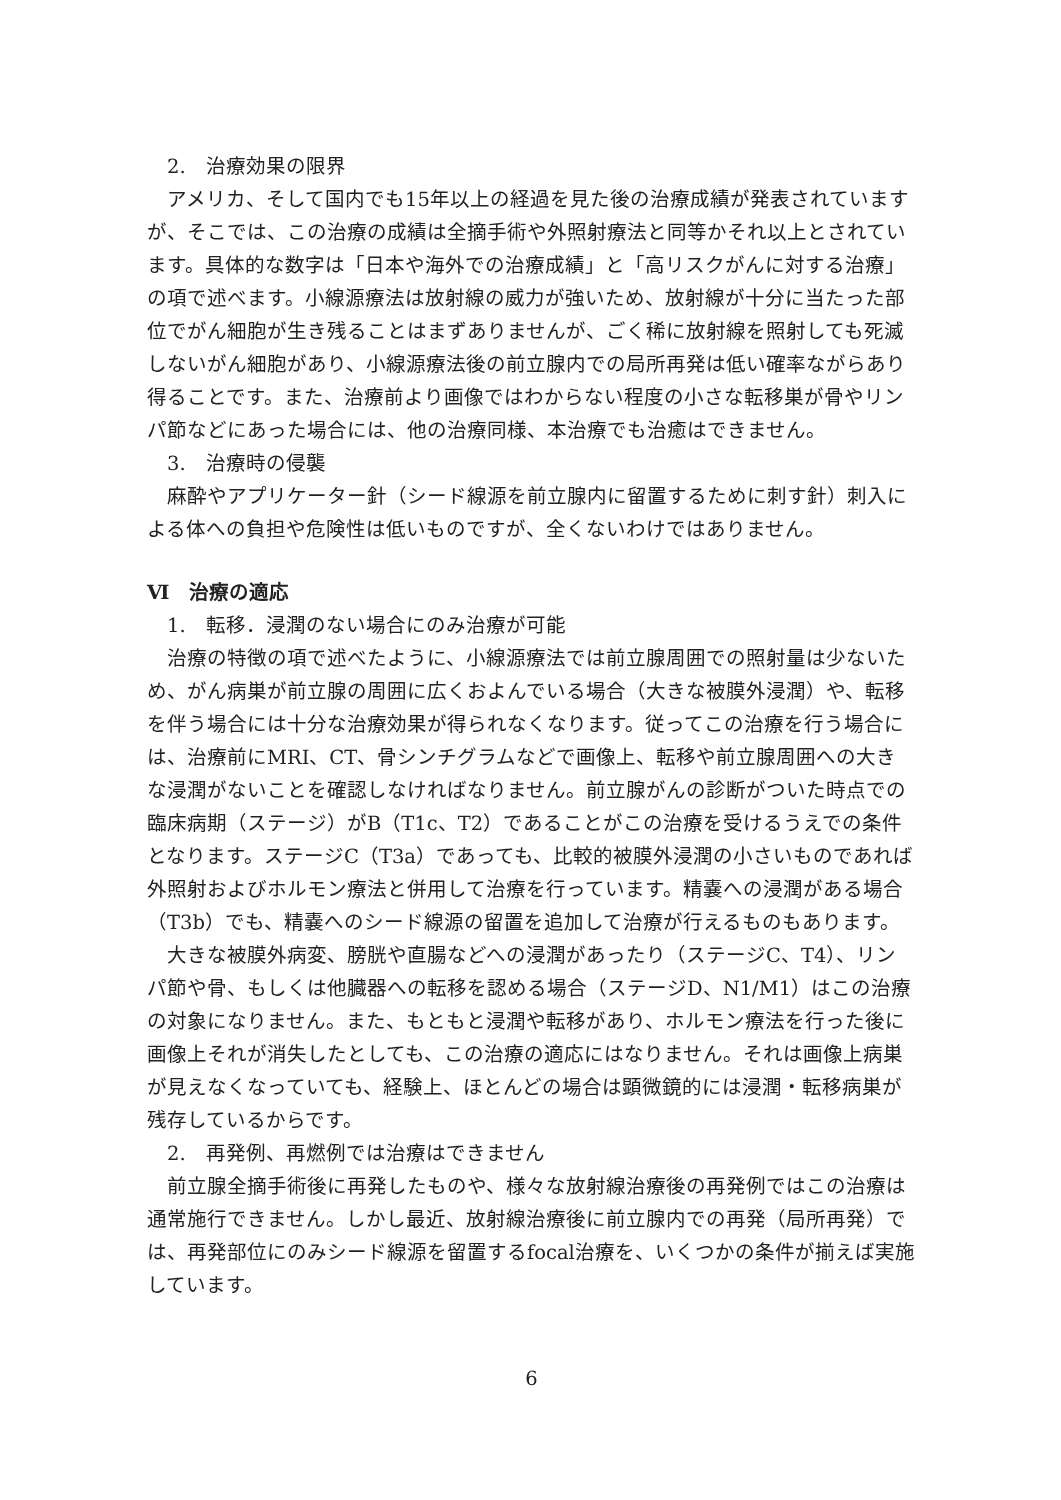2.　治療効果の限界
　アメリカ、そして国内でも15年以上の経過を見た後の治療成績が発表されていますが、そこでは、この治療の成績は全摘手術や外照射療法と同等かそれ以上とされています。具体的な数字は「日本や海外での治療成績」と「高リスクがんに対する治療」の項で述べます。小線源療法は放射線の威力が強いため、放射線が十分に当たった部位でがん細胞が生き残ることはまずありませんが、ごく稀に放射線を照射しても死滅しないがん細胞があり、小線源療法後の前立腺内での局所再発は低い確率ながらあり得ることです。また、治療前より画像ではわからない程度の小さな転移巣が骨やリンパ節などにあった場合には、他の治療同様、本治療でも治癒はできません。
3.　治療時の侵襲
　麻酔やアプリケーター針（シード線源を前立腺内に留置するために刺す針）刺入による体への負担や危険性は低いものですが、全くないわけではありません。
Ⅵ　治療の適応
1.　転移．浸潤のない場合にのみ治療が可能
　治療の特徴の項で述べたように、小線源療法では前立腺周囲での照射量は少ないため、がん病巣が前立腺の周囲に広くおよんでいる場合（大きな被膜外浸潤）や、転移を伴う場合には十分な治療効果が得られなくなります。従ってこの治療を行う場合には、治療前にMRI、CT、骨シンチグラムなどで画像上、転移や前立腺周囲への大きな浸潤がないことを確認しなければなりません。前立腺がんの診断がついた時点での臨床病期（ステージ）がB（T1c、T2）であることがこの治療を受けるうえでの条件となります。ステージC（T3a）であっても、比較的被膜外浸潤の小さいものであれば外照射およびホルモン療法と併用して治療を行っています。精嚢への浸潤がある場合（T3b）でも、精嚢へのシード線源の留置を追加して治療が行えるものもあります。
　大きな被膜外病変、膀胱や直腸などへの浸潤があったり（ステージC、T4）、リンパ節や骨、もしくは他臓器への転移を認める場合（ステージD、N1/M1）はこの治療の対象になりません。また、もともと浸潤や転移があり、ホルモン療法を行った後に画像上それが消失したとしても、この治療の適応にはなりません。それは画像上病巣が見えなくなっていても、経験上、ほとんどの場合は顕微鏡的には浸潤・転移病巣が残存しているからです。
2.　再発例、再燃例では治療はできません
　前立腺全摘手術後に再発したものや、様々な放射線治療後の再発例ではこの治療は通常施行できません。しかし最近、放射線治療後に前立腺内での再発（局所再発）では、再発部位にのみシード線源を留置するfocal治療を、いくつかの条件が揃えば実施しています。
6